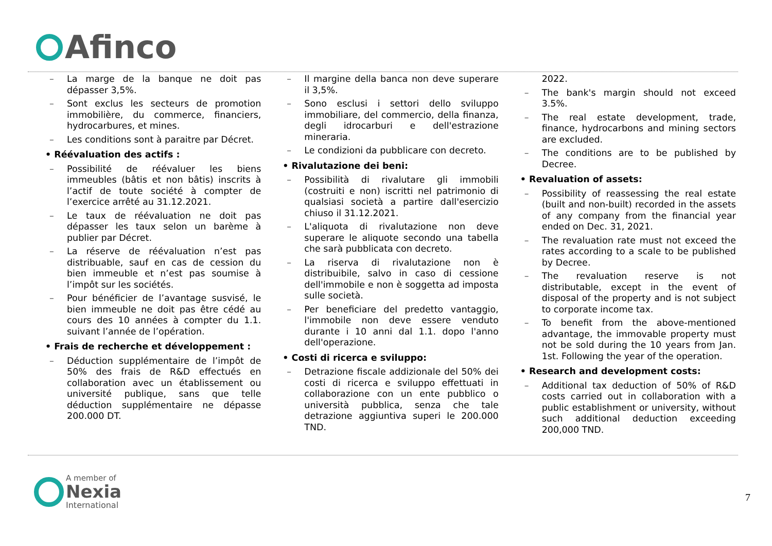Afinco
– La marge de la banque ne doit pas dépasser 3,5%.
– Sont exclus les secteurs de promotion immobilière, du commerce, financiers, hydrocarbures, et mines.
– Les conditions sont à paraitre par Décret.
• Réévaluation des actifs :
– Possibilité de réévaluer les biens immeubles (bâtis et non bâtis) inscrits à l’actif de toute société à compter de l’exercice arrêté au 31.12.2021.
– Le taux de réévaluation ne doit pas dépasser les taux selon un barème à publier par Décret.
– La réserve de réévaluation n’est pas distribuable, sauf en cas de cession du bien immeuble et n’est pas soumise à l’impôt sur les sociétés.
– Pour bénéficier de l’avantage susvisé, le bien immeuble ne doit pas être cédé au cours des 10 années à compter du 1.1. suivant l’année de l’opération.
• Frais de recherche et développement :
– Déduction supplémentaire de l’impôt de 50% des frais de R&D effectués en collaboration avec un établissement ou université publique, sans que telle déduction supplémentaire ne dépasse 200.000 DT.
– Il margine della banca non deve superare il 3,5%.
– Sono esclusi i settori dello sviluppo immobiliare, del commercio, della finanza, degli idrocarburi e dell'estrazione mineraria.
– Le condizioni da pubblicare con decreto.
• Rivalutazione dei beni:
– Possibilità di rivalutare gli immobili (costruiti e non) iscritti nel patrimonio di qualsiasi società a partire dall'esercizio chiuso il 31.12.2021.
– L'aliquota di rivalutazione non deve superare le aliquote secondo una tabella che sarà pubblicata con decreto.
– La riserva di rivalutazione non è distribuibile, salvo in caso di cessione dell'immobile e non è soggetta ad imposta sulle società.
– Per beneficiare del predetto vantaggio, l'immobile non deve essere venduto durante i 10 anni dal 1.1. dopo l'anno dell'operazione.
• Costi di ricerca e sviluppo:
– Detrazione fiscale addizionale del 50% dei costi di ricerca e sviluppo effettuati in collaborazione con un ente pubblico o università pubblica, senza che tale detrazione aggiuntiva superi le 200.000 TND.
2022.
– The bank's margin should not exceed 3.5%.
– The real estate development, trade, finance, hydrocarbons and mining sectors are excluded.
– The conditions are to be published by Decree.
• Revaluation of assets:
– Possibility of reassessing the real estate (built and non-built) recorded in the assets of any company from the financial year ended on Dec. 31, 2021.
– The revaluation rate must not exceed the rates according to a scale to be published by Decree.
– The revaluation reserve is not distributable, except in the event of disposal of the property and is not subject to corporate income tax.
– To benefit from the above-mentioned advantage, the immovable property must not be sold during the 10 years from Jan. 1st. Following the year of the operation.
• Research and development costs:
– Additional tax deduction of 50% of R&D costs carried out in collaboration with a public establishment or university, without such additional deduction exceeding 200,000 TND.
A member of
Nexia
International
7